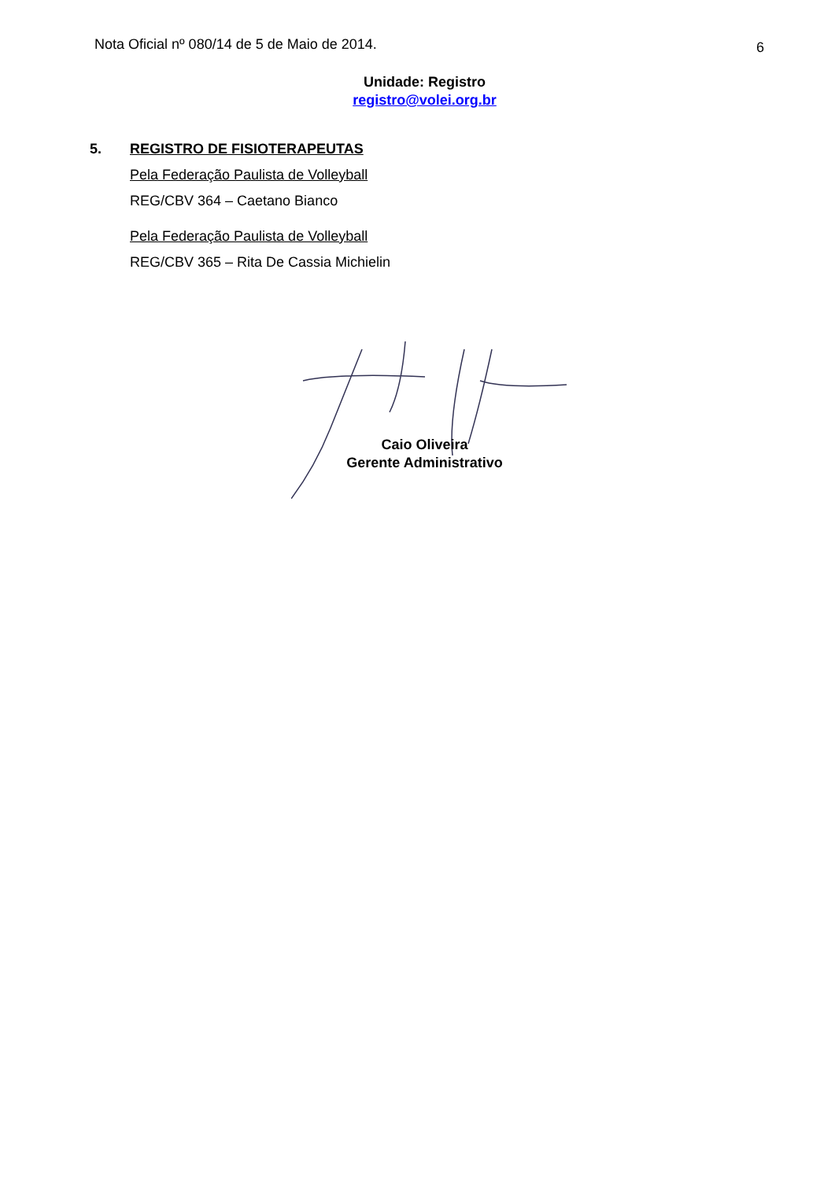Nota Oficial nº 080/14 de 5 de Maio de 2014. 6
Unidade: Registro
registro@volei.org.br
5. REGISTRO DE FISIOTERAPEUTAS
Pela Federação Paulista de Volleyball
REG/CBV 364 – Caetano Bianco
Pela Federação Paulista de Volleyball
REG/CBV 365 – Rita De Cassia Michielin
Caio Oliveira
Gerente Administrativo